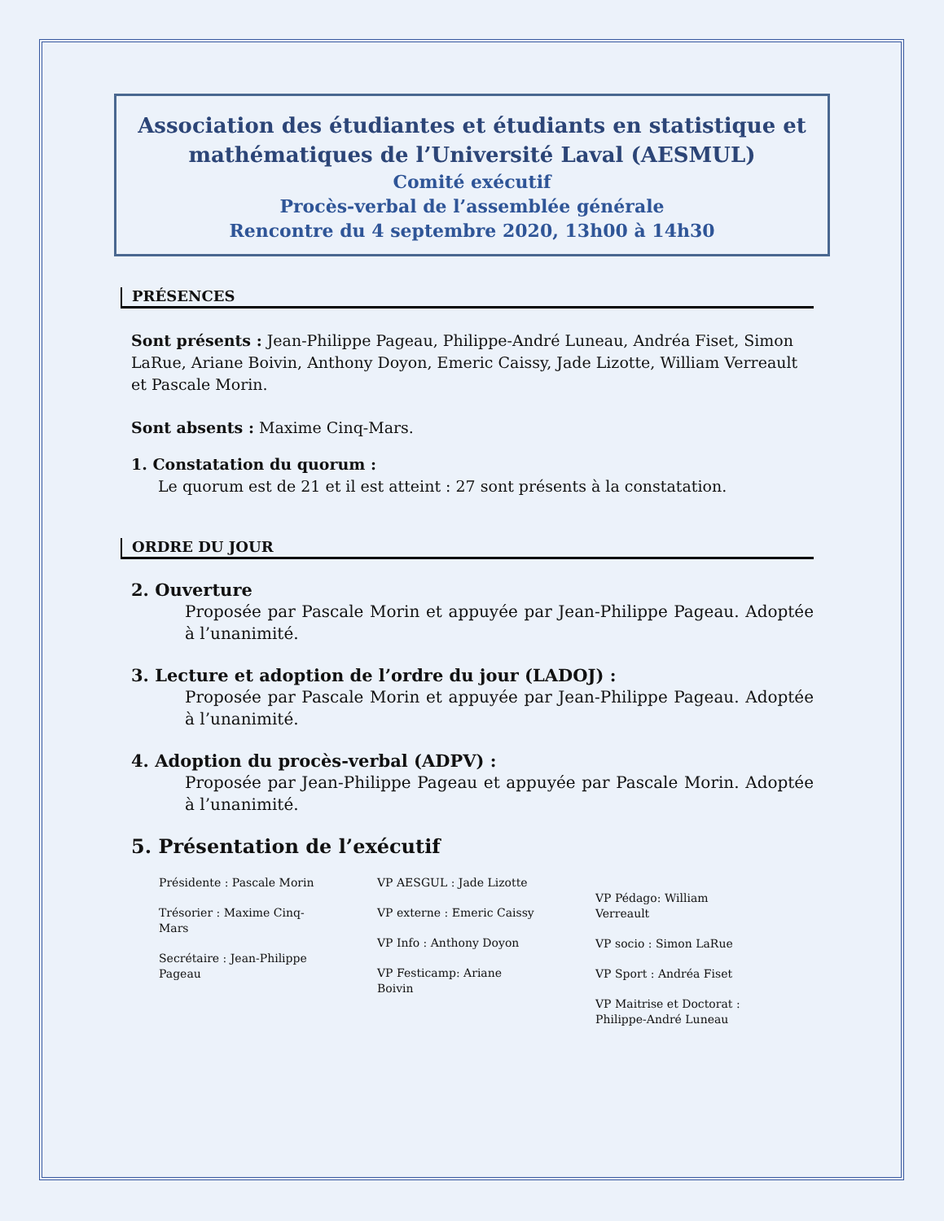Association des étudiantes et étudiants en statistique et mathématiques de l’Université Laval (AESMUL)
Comité exécutif
Procès-verbal de l’assemblée générale
Rencontre du 4 septembre 2020, 13h00 à 14h30
PRÉSENCES
Sont présents : Jean-Philippe Pageau, Philippe-André Luneau, Andréa Fiset, Simon LaRue, Ariane Boivin, Anthony Doyon, Emeric Caissy, Jade Lizotte, William Verreault et Pascale Morin.
Sont absents : Maxime Cinq-Mars.
1. Constatation du quorum :
Le quorum est de 21 et il est atteint : 27 sont présents à la constatation.
ORDRE DU JOUR
2. Ouverture
Proposée par Pascale Morin et appuyée par Jean-Philippe Pageau. Adoptée à l’unanimité.
3. Lecture et adoption de l’ordre du jour (LADOJ) :
Proposée par Pascale Morin et appuyée par Jean-Philippe Pageau. Adoptée à l’unanimité.
4. Adoption du procès-verbal (ADPV) :
Proposée par Jean-Philippe Pageau et appuyée par Pascale Morin. Adoptée à l’unanimité.
5. Présentation de l’exécutif
Présidente : Pascale Morin
Trésorier : Maxime Cinq-Mars
Secrétaire : Jean-Philippe Pageau
VP AESGUL : Jade Lizotte
VP externe : Emeric Caissy
VP Info : Anthony Doyon
VP Festicamp: Ariane Boivin
VP Pédago: William Verreault
VP socio : Simon LaRue
VP Sport : Andréa Fiset
VP Maitrise et Doctorat : Philippe-André Luneau